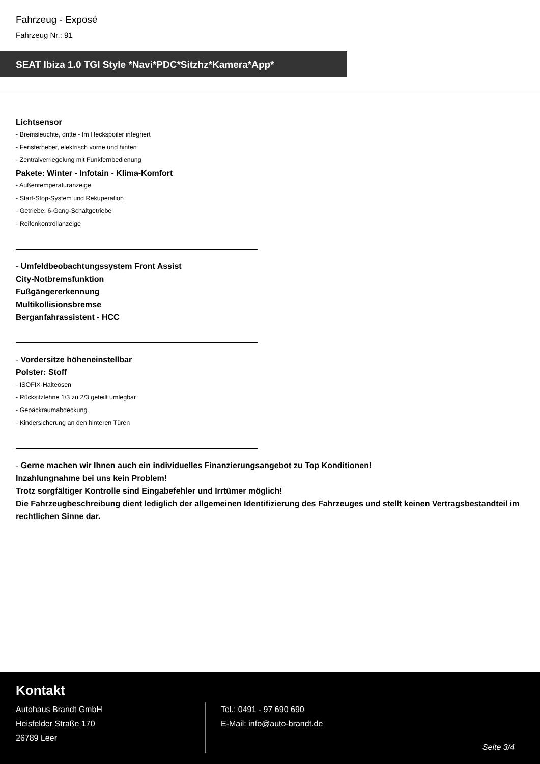Fahrzeug - Exposé
Fahrzeug Nr.: 91
SEAT Ibiza 1.0 TGI Style *Navi*PDC*Sitzhz*Kamera*App*
Lichtsensor
- Bremsleuchte, dritte - Im Heckspoiler integriert
- Fensterheber, elektrisch vorne und hinten
- Zentralverriegelung mit Funkfernbedienung
Pakete: Winter - Infotain - Klima-Komfort
- Außentemperaturanzeige
- Start-Stop-System und Rekuperation
- Getriebe: 6-Gang-Schaltgetriebe
- Reifenkontrollanzeige
- Umfeldbeobachtungssystem Front Assist
City-Notbremsfunktion
Fußgängererkennung
Multikollisionsbremse
Berganfahrassistent - HCC
- Vordersitze höheneinstellbar
Polster: Stoff
- ISOFIX-Halteösen
- Rücksitzlehne 1/3 zu 2/3 geteilt umlegbar
- Gepäckraumabdeckung
- Kindersicherung an den hinteren Türen
- Gerne machen wir Ihnen auch ein individuelles Finanzierungsangebot zu Top Konditionen!
Inzahlungnahme bei uns kein Problem!
Trotz sorgfältiger Kontrolle sind Eingabefehler und Irrtümer möglich!
Die Fahrzeugbeschreibung dient lediglich der allgemeinen Identifizierung des Fahrzeuges und stellt keinen Vertragsbestandteil im rechtlichen Sinne dar.
Kontakt
Autohaus Brandt GmbH
Heisfelder Straße 170
26789 Leer
Tel.: 0491 - 97 690 690
E-Mail: info@auto-brandt.de
Seite 3/4